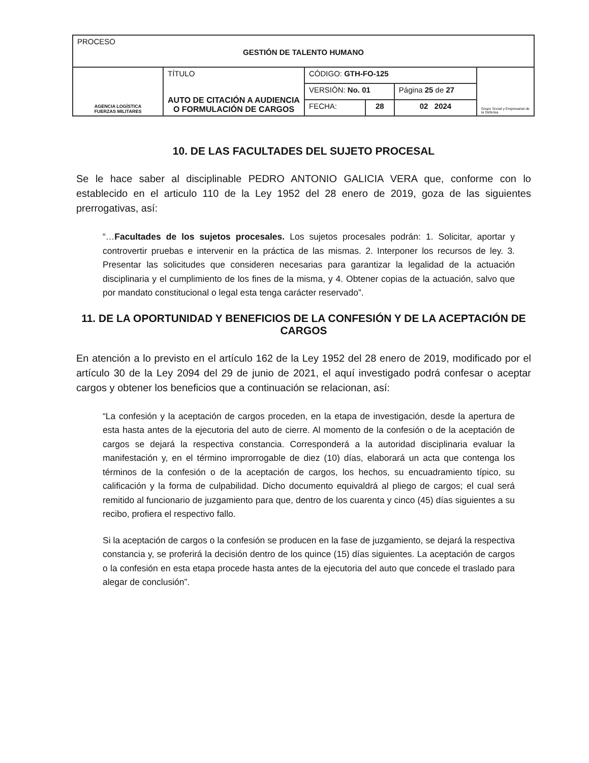| PROCESO GESTIÓN DE TALENTO HUMANO | | | | | |
| AGENCIA LOGÍSTICA FUERZAS MILITARES | TÍTULO AUTO DE CITACIÓN A AUDIENCIA O FORMULACIÓN DE CARGOS | CÓDIGO: GTH-FO-125 | | | Grupo Social y Empresarial de la Defensa |
| | | VERSIÓN: No. 01 | | Página 25 de 27 | |
| | | FECHA: | 28 | 02 2024 | |
10. DE LAS FACULTADES DEL SUJETO PROCESAL
Se le hace saber al disciplinable PEDRO ANTONIO GALICIA VERA que, conforme con lo establecido en el articulo 110 de la Ley 1952 del 28 enero de 2019, goza de las siguientes prerrogativas, así:
“…Facultades de los sujetos procesales. Los sujetos procesales podrán: 1. Solicitar, aportar y controvertir pruebas e intervenir en la práctica de las mismas. 2. Interponer los recursos de ley. 3. Presentar las solicitudes que consideren necesarias para garantizar la legalidad de la actuación disciplinaria y el cumplimiento de los fines de la misma, y 4. Obtener copias de la actuación, salvo que por mandato constitucional o legal esta tenga carácter reservado”.
11. DE LA OPORTUNIDAD Y BENEFICIOS DE LA CONFESIÓN Y DE LA ACEPTACIÓN DE CARGOS
En atención a lo previsto en el artículo 162 de la Ley 1952 del 28 enero de 2019, modificado por el artículo 30 de la Ley 2094 del 29 de junio de 2021, el aquí investigado podrá confesar o aceptar cargos y obtener los beneficios que a continuación se relacionan, así:
“La confesión y la aceptación de cargos proceden, en la etapa de investigación, desde la apertura de esta hasta antes de la ejecutoria del auto de cierre. Al momento de la confesión o de la aceptación de cargos se dejará la respectiva constancia. Corresponderá a la autoridad disciplinaria evaluar la manifestación y, en el término improrrogable de diez (10) días, elaborará un acta que contenga los términos de la confesión o de la aceptación de cargos, los hechos, su encuadramiento típico, su calificación y la forma de culpabilidad. Dicho documento equivaldrá al pliego de cargos; el cual será remitido al funcionario de juzgamiento para que, dentro de los cuarenta y cinco (45) días siguientes a su recibo, profiera el respectivo fallo.
Si la aceptación de cargos o la confesión se producen en la fase de juzgamiento, se dejará la respectiva constancia y, se proferirá la decisión dentro de los quince (15) días siguientes. La aceptación de cargos o la confesión en esta etapa procede hasta antes de la ejecutoria del auto que concede el traslado para alegar de conclusión”.